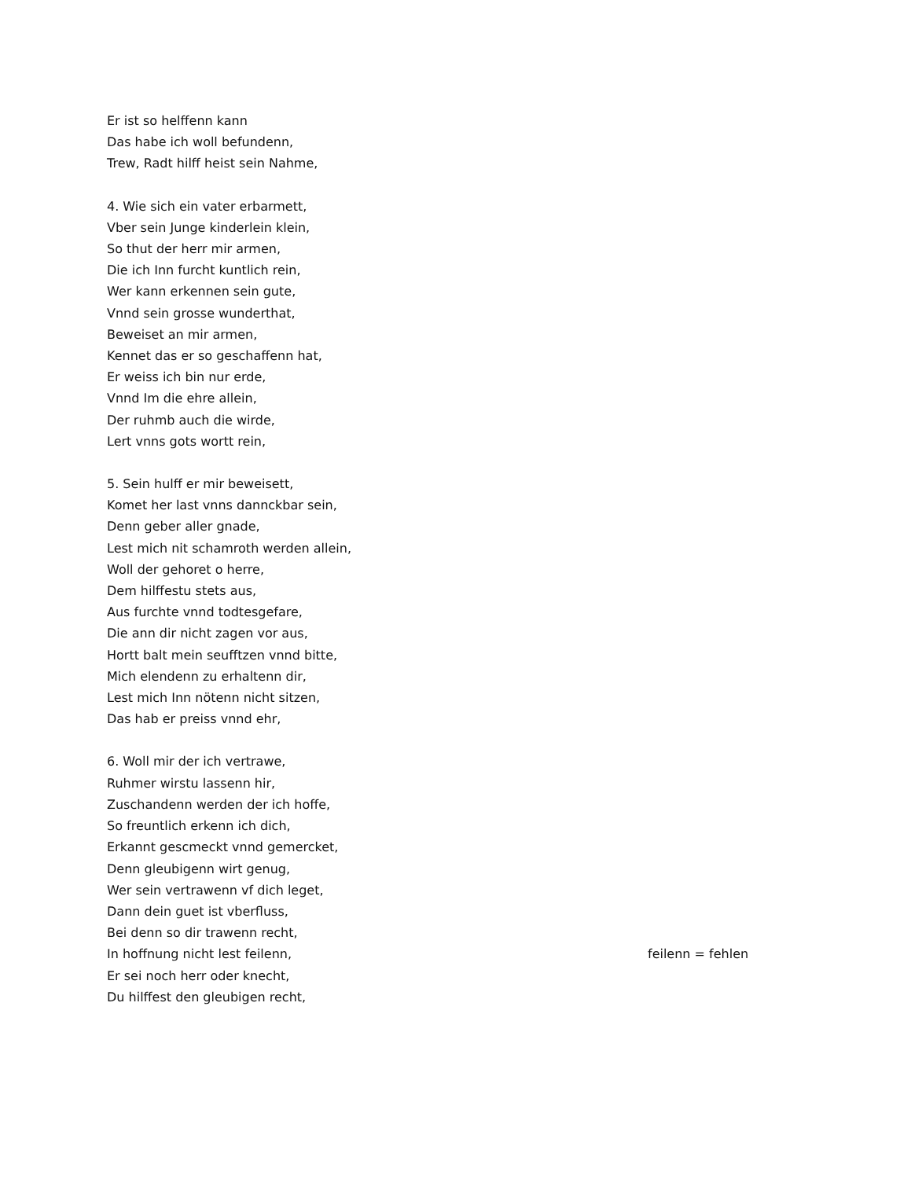Er ist so helffenn kann
Das habe ich woll befundenn,
Trew, Radt hilff heist sein Nahme,
4. Wie sich ein vater erbarmett,
Vber sein Junge kinderlein klein,
So thut der herr mir armen,
Die ich Inn furcht kuntlich rein,
Wer kann erkennen sein gute,
Vnnd sein grosse wunderthat,
Beweiset an mir armen,
Kennet das er so geschaffenn hat,
Er weiss ich bin nur erde,
Vnnd Im die ehre allein,
Der ruhmb auch die wirde,
Lert vnns gots wortt rein,
5. Sein hulff er mir beweisett,
Komet her last vnns dannckbar sein,
Denn geber aller gnade,
Lest mich nit schamroth werden allein,
Woll der gehoret o herre,
Dem hilffestu stets aus,
Aus furchte vnnd todtesgefare,
Die ann dir nicht zagen vor aus,
Hortt balt mein seufftzen vnnd bitte,
Mich elendenn zu erhaltenn dir,
Lest mich Inn nötenn nicht sitzen,
Das hab er preiss vnnd ehr,
6. Woll mir der ich vertrawe,
Ruhmer wirstu lassenn hir,
Zuschandenn werden der ich hoffe,
So freuntlich erkenn ich dich,
Erkannt gescmeckt vnnd gemercket,
Denn gleubigenn wirt genug,
Wer sein vertrawenn vf dich leget,
Dann dein guet ist vberfluss,
Bei denn so dir trawenn recht,
In hoffnung nicht lest feilenn, feilenn = fehlen
Er sei noch herr oder knecht,
Du hilffest den gleubigen recht,